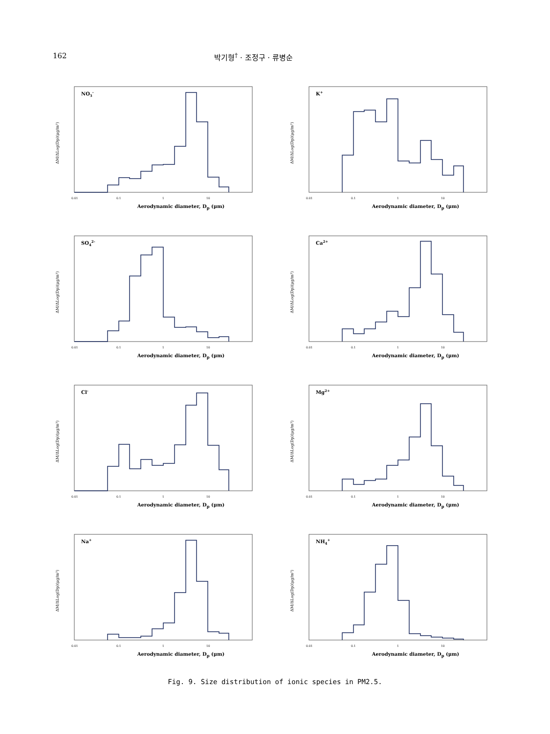162 박기형<sup>†</sup> · 조정구 · 류병순
NO3-
ΔM/ΔLog(Dp)(μg/m³)
0.01
0.1
1
10
Aerodynamic diameter, D<sub>p</sub> (μm)
K+
ΔM/ΔLog(Dp)(μg/m³)
0.01
0.1
1
10
Aerodynamic diameter, D<sub>p</sub> (μm)
SO42-
ΔM/ΔLog(Dp)(μg/m³)
0.01
0.1
1
10
Aerodynamic diameter, D<sub>p</sub> (μm)
Ca2+
ΔM/ΔLog(Dp)(μg/m³)
0.01
0.1
1
10
Aerodynamic diameter, D<sub>p</sub> (μm)
Cl-
ΔM/ΔLog(Dp)(μg/m³)
0.01
0.1
1
10
Aerodynamic diameter, D<sub>p</sub> (μm)
Mg2+
ΔM/ΔLog(Dp)(μg/m³)
0.01
0.1
1
10
Aerodynamic diameter, D<sub>p</sub> (μm)
Na+
ΔM/ΔLog(Dp)(μg/m³)
0.01
0.1
1
10
Aerodynamic diameter, D<sub>p</sub> (μm)
NH4+
ΔM/ΔLog(Dp)(μg/m³)
0.01
0.1
1
10
Aerodynamic diameter, D<sub>p</sub> (μm)
Fig. 9. Size distribution of ionic species in PM2.5.